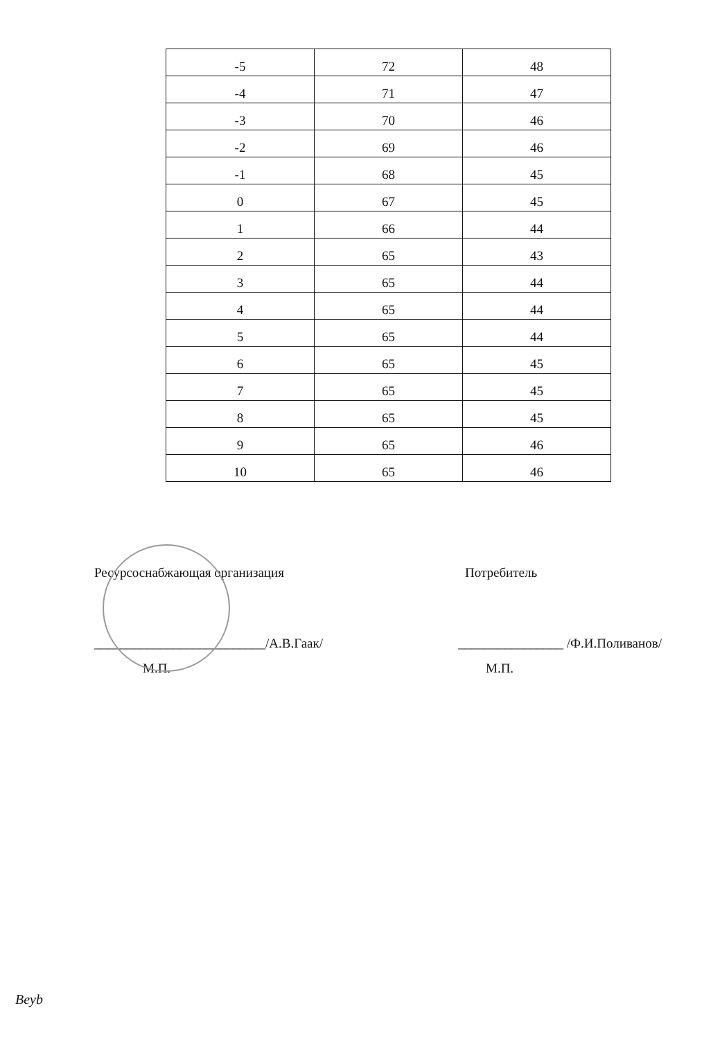| -5 | 72 | 48 |
| -4 | 71 | 47 |
| -3 | 70 | 46 |
| -2 | 69 | 46 |
| -1 | 68 | 45 |
| 0 | 67 | 45 |
| 1 | 66 | 44 |
| 2 | 65 | 43 |
| 3 | 65 | 44 |
| 4 | 65 | 44 |
| 5 | 65 | 44 |
| 6 | 65 | 45 |
| 7 | 65 | 45 |
| 8 | 65 | 45 |
| 9 | 65 | 46 |
| 10 | 65 | 46 |
Ресурсоснабжающая организация
__________________________/А.В.Гаак/
М.П.
Потребитель
________________ /Ф.И.Поливанов/
М.П.
Beyb